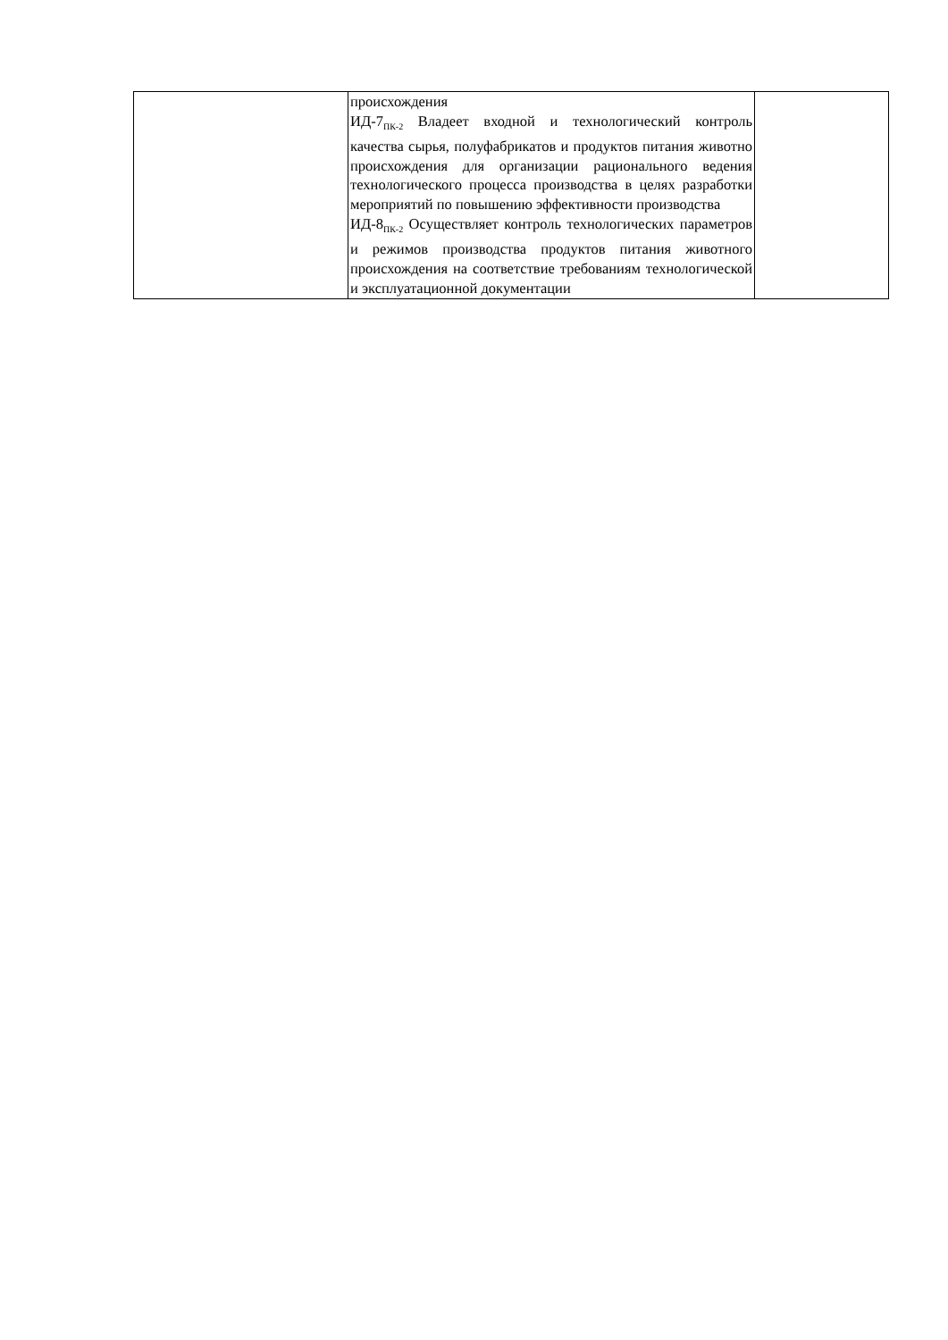| | происхождения ИД-7<sub>ПК-2</sub> Владеет входной и технологический контроль качества сырья, полуфабрикатов и продуктов питания животно происхождения для организации рационального ведения технологического процесса производства в целях разработки мероприятий по повышению эффективности производства ИД-8<sub>ПК-2</sub> Осуществляет контроль технологических параметров и режимов производства продуктов питания животного происхождения на соответствие требованиям технологической и эксплуатационной документации | |